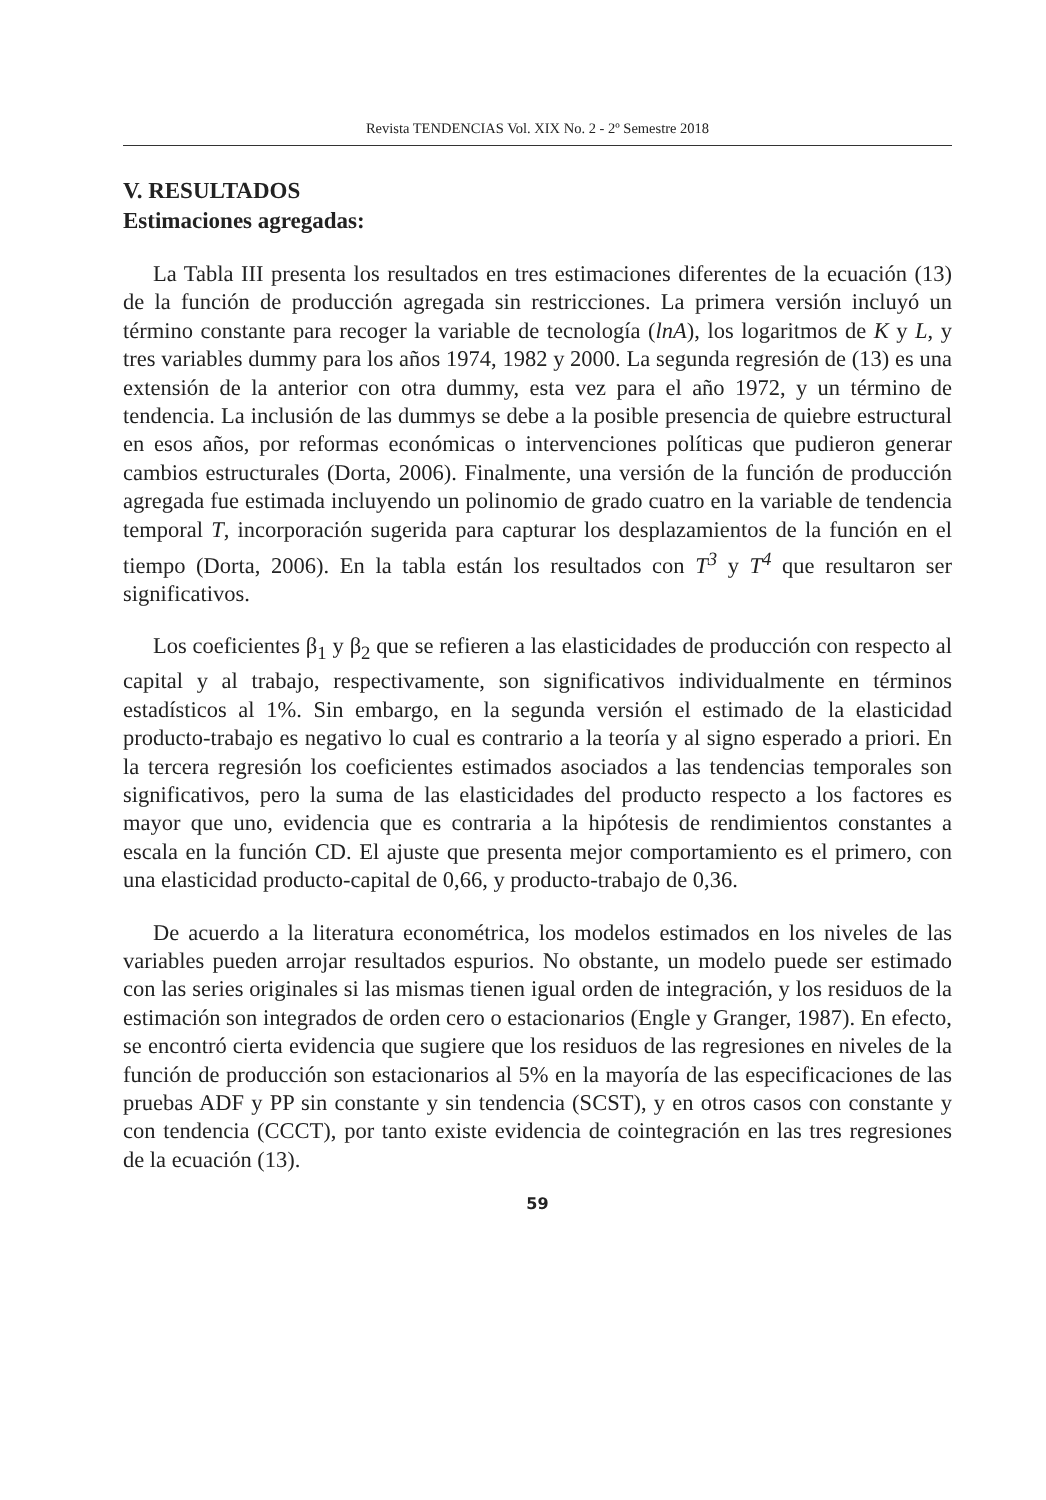Revista TENDENCIAS Vol. XIX No. 2 - 2º Semestre 2018
V. RESULTADOS
Estimaciones agregadas:
La Tabla III presenta los resultados en tres estimaciones diferentes de la ecuación (13) de la función de producción agregada sin restricciones. La primera versión incluyó un término constante para recoger la variable de tecnología (lnA), los logaritmos de K y L, y tres variables dummy para los años 1974, 1982 y 2000. La segunda regresión de (13) es una extensión de la anterior con otra dummy, esta vez para el año 1972, y un término de tendencia. La inclusión de las dummys se debe a la posible presencia de quiebre estructural en esos años, por reformas económicas o intervenciones políticas que pudieron generar cambios estructurales (Dorta, 2006). Finalmente, una versión de la función de producción agregada fue estimada incluyendo un polinomio de grado cuatro en la variable de tendencia temporal T, incorporación sugerida para capturar los desplazamientos de la función en el tiempo (Dorta, 2006). En la tabla están los resultados con T<sup>3</sup> y T<sup>4</sup> que resultaron ser significativos.
Los coeficientes β<sub>1</sub> y β<sub>2</sub> que se refieren a las elasticidades de producción con respecto al capital y al trabajo, respectivamente, son significativos individualmente en términos estadísticos al 1%. Sin embargo, en la segunda versión el estimado de la elasticidad producto-trabajo es negativo lo cual es contrario a la teoría y al signo esperado a priori. En la tercera regresión los coeficientes estimados asociados a las tendencias temporales son significativos, pero la suma de las elasticidades del producto respecto a los factores es mayor que uno, evidencia que es contraria a la hipótesis de rendimientos constantes a escala en la función CD. El ajuste que presenta mejor comportamiento es el primero, con una elasticidad producto-capital de 0,66, y producto-trabajo de 0,36.
De acuerdo a la literatura econométrica, los modelos estimados en los niveles de las variables pueden arrojar resultados espurios. No obstante, un modelo puede ser estimado con las series originales si las mismas tienen igual orden de integración, y los residuos de la estimación son integrados de orden cero o estacionarios (Engle y Granger, 1987). En efecto, se encontró cierta evidencia que sugiere que los residuos de las regresiones en niveles de la función de producción son estacionarios al 5% en la mayoría de las especificaciones de las pruebas ADF y PP sin constante y sin tendencia (SCST), y en otros casos con constante y con tendencia (CCCT), por tanto existe evidencia de cointegración en las tres regresiones de la ecuación (13).
59